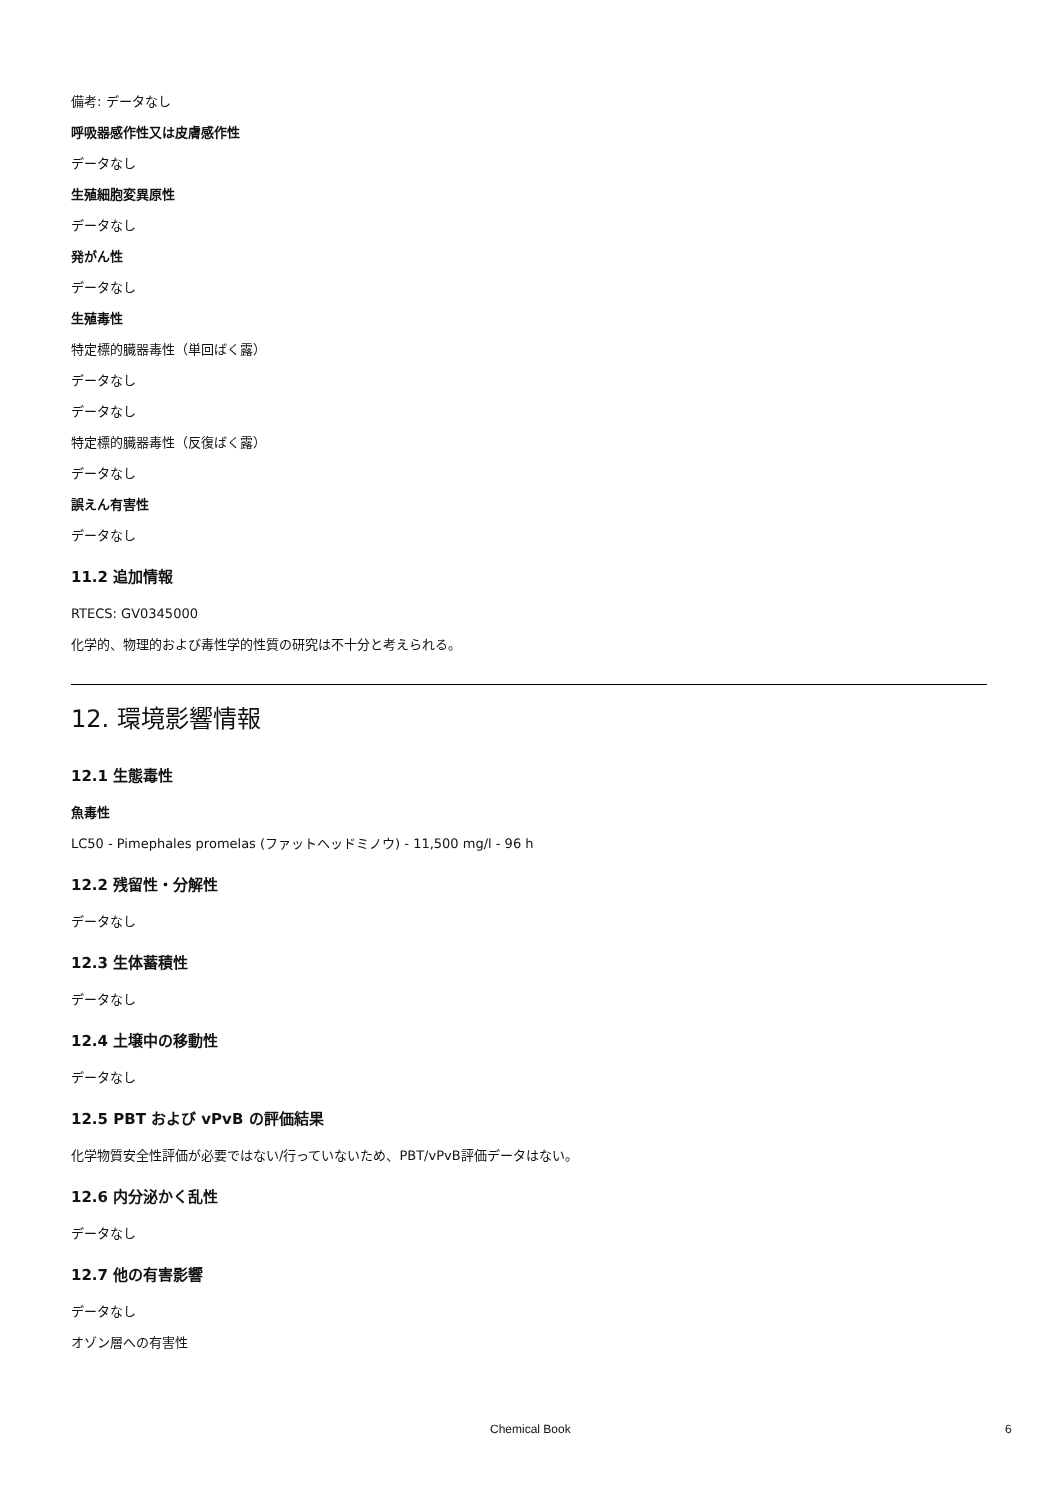備考: データなし
呼吸器感作性又は皮膚感作性
データなし
生殖細胞変異原性
データなし
発がん性
データなし
生殖毒性
特定標的臓器毒性（単回ばく露）
データなし
データなし
特定標的臓器毒性（反復ばく露）
データなし
誤えん有害性
データなし
11.2 追加情報
RTECS: GV0345000
化学的、物理的および毒性学的性質の研究は不十分と考えられる。
12. 環境影響情報
12.1 生態毒性
魚毒性
LC50 - Pimephales promelas (ファットヘッドミノウ) - 11,500 mg/l - 96 h
12.2 残留性・分解性
データなし
12.3 生体蓄積性
データなし
12.4 土壌中の移動性
データなし
12.5 PBT および vPvB の評価結果
化学物質安全性評価が必要ではない/行っていないため、PBT/vPvB評価データはない。
12.6 内分泌かく乱性
データなし
12.7 他の有害影響
データなし
オゾン層への有害性
Chemical Book 6